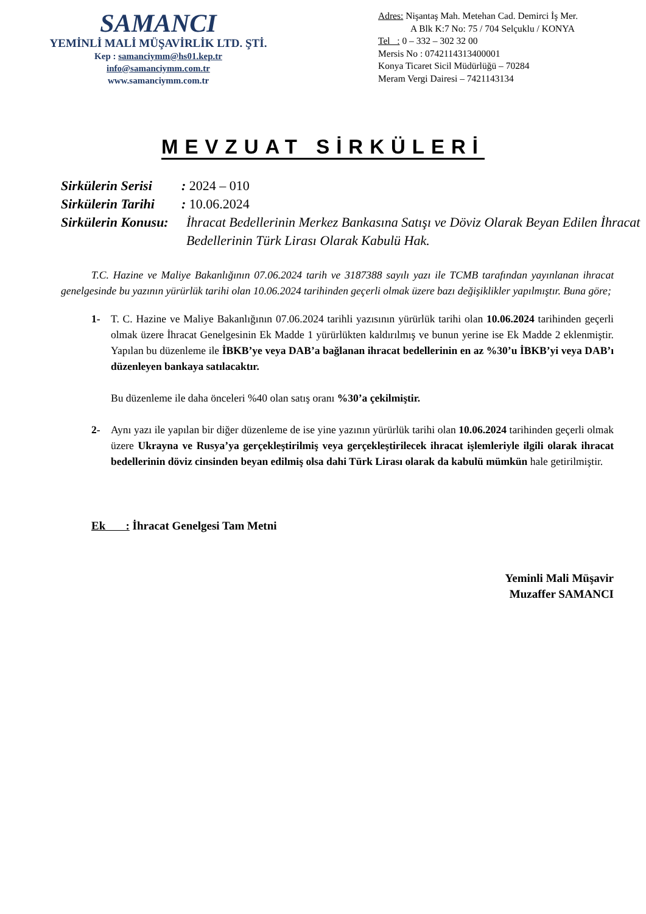SAMANCI
YEMİNLİ MALİ MÜŞAVİRLİK LTD. ŞTİ.
Kep : samanciymm@hs01.kep.tr
info@samanciymm.com.tr
www.samanciymm.com.tr
Adres: Nişantaş Mah. Metehan Cad. Demirci İş Mer.
A Blk K:7 No: 75 / 704 Selçuklu / KONYA
Tel : 0 – 332 – 302 32 00
Mersis No : 0742114313400001
Konya Ticaret Sicil Müdürlüğü – 70284
Meram Vergi Dairesi – 7421143134
MEVZUAT SİRKÜLERİ
Sirkülerin Serisi: 2024 – 010
Sirkülerin Tarihi: 10.06.2024
Sirkülerin Konusu: İhracat Bedellerinin Merkez Bankasına Satışı ve Döviz Olarak Beyan Edilen İhracat Bedellerinin Türk Lirası Olarak Kabulü Hak.
T.C. Hazine ve Maliye Bakanlığının 07.06.2024 tarih ve 3187388 sayılı yazı ile TCMB tarafından yayınlanan ihracat genelgesinde bu yazının yürürlük tarihi olan 10.06.2024 tarihinden geçerli olmak üzere bazı değişiklikler yapılmıştır. Buna göre;
1- T. C. Hazine ve Maliye Bakanlığının 07.06.2024 tarihli yazısının yürürlük tarihi olan 10.06.2024 tarihinden geçerli olmak üzere İhracat Genelgesinin Ek Madde 1 yürürlükten kaldırılmış ve bunun yerine ise Ek Madde 2 eklenmiştir. Yapılan bu düzenleme ile İBKB’ye veya DAB’a bağlanan ihracat bedellerinin en az %30’u İBKB’yi veya DAB’ı düzenleyen bankaya satılacaktır.
Bu düzenleme ile daha önceleri %40 olan satış oranı %30’a çekilmiştir.
2- Aynı yazı ile yapılan bir diğer düzenleme de ise yine yazının yürürlük tarihi olan 10.06.2024 tarihinden geçerli olmak üzere Ukrayna ve Rusya’ya gerçekleştirilmiş veya gerçekleştirilecek ihracat işlemleriyle ilgili olarak ihracat bedellerinin döviz cinsinden beyan edilmiş olsa dahi Türk Lirası olarak da kabulü mümkün hale getirilmiştir.
Ek : İhracat Genelgesi Tam Metni
Yeminli Mali Müşavir
Muzaffer SAMANCI